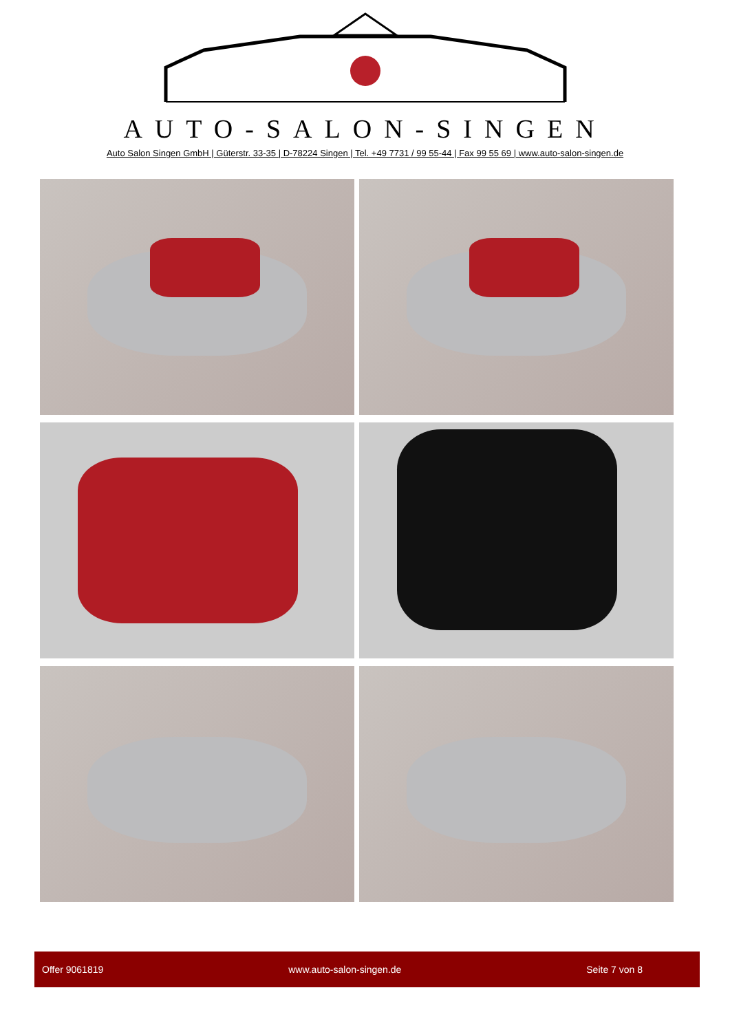AUTO-SALON-SINGEN
Auto Salon Singen GmbH | Güterstr. 33-35 | D-78224 Singen | Tel. +49 7731 / 99 55-44 | Fax 99 55 69 | www.auto-salon-singen.de
Offer 9061819 www.auto-salon-singen.de Seite 7 von 8